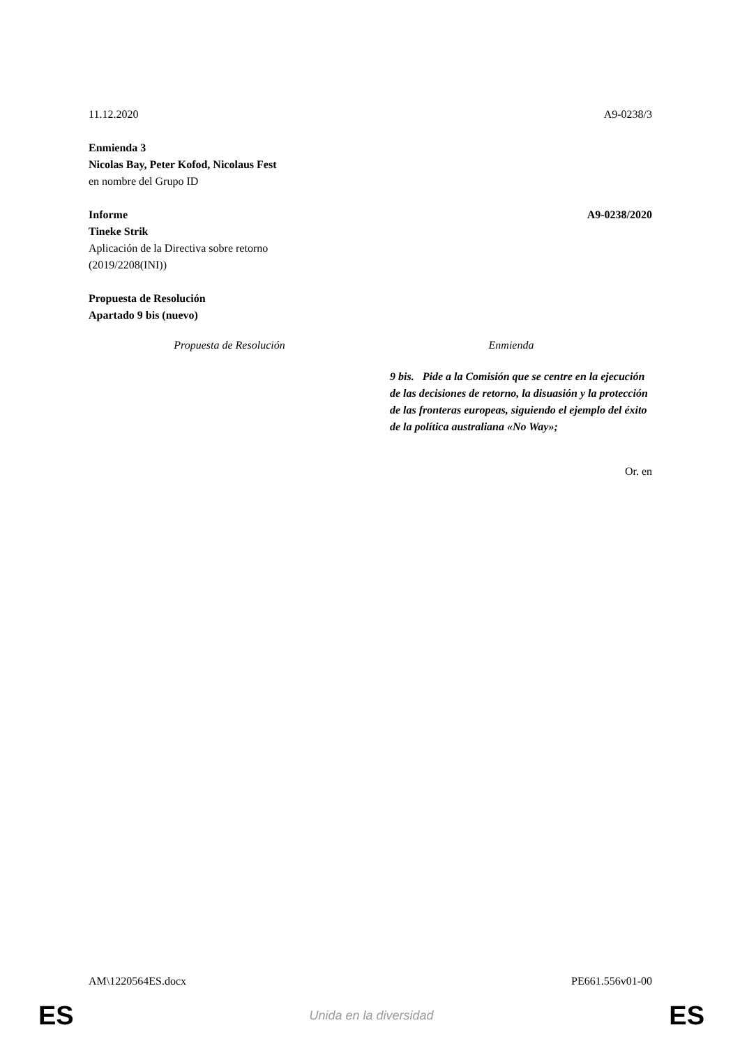11.12.2020 A9-0238/3
Enmienda 3
Nicolas Bay, Peter Kofod, Nicolaus Fest
en nombre del Grupo ID
Informe A9-0238/2020
Tineke Strik
Aplicación de la Directiva sobre retorno
(2019/2208(INI))
Propuesta de Resolución
Apartado 9 bis (nuevo)
| Propuesta de Resolución | Enmienda |
| --- | --- |
| | 9 bis. Pide a la Comisión que se centre en la ejecución de las decisiones de retorno, la disuasión y la protección de las fronteras europeas, siguiendo el ejemplo del éxito de la política australiana «No Way»; |
Or. en
AM\1220564ES.docx PE661.556v01-00
ES Unida en la diversidad ES